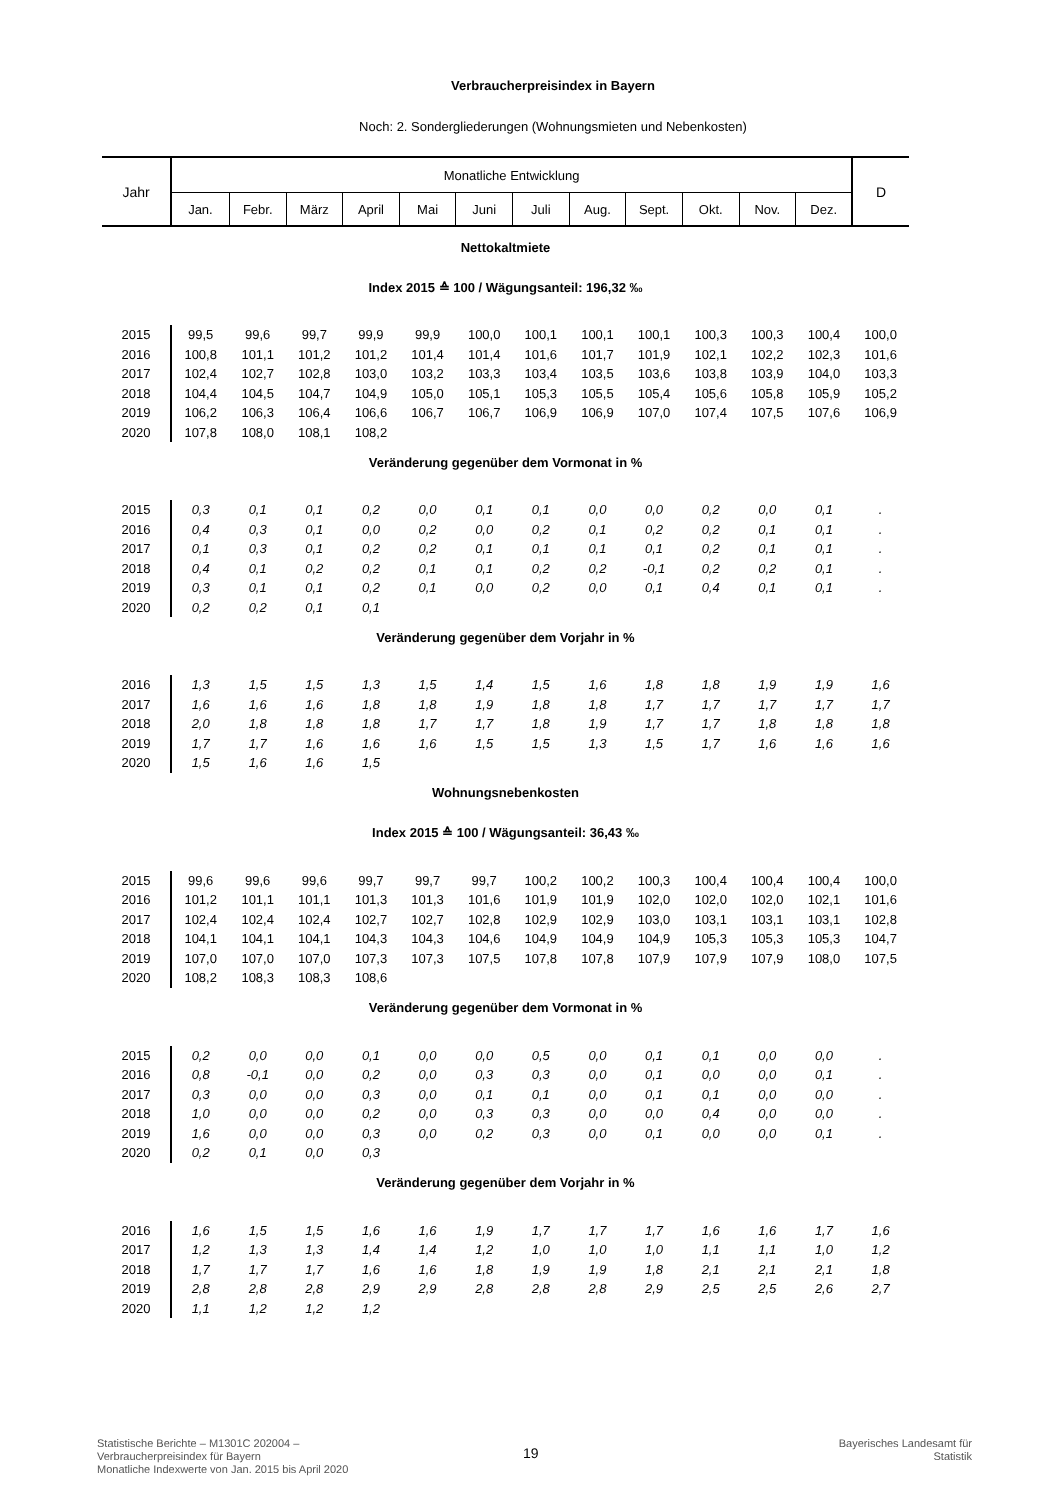Verbraucherpreisindex in Bayern
Noch: 2. Sondergliederungen (Wohnungsmieten und Nebenkosten)
| Jahr | Monatliche Entwicklung | | | | | | | | | | | | D |
| --- | --- | --- | --- | --- | --- | --- | --- | --- | --- | --- | --- | --- | --- |
| | Jan. | Febr. | März | April | Mai | Juni | Juli | Aug. | Sept. | Okt. | Nov. | Dez. | |
| Nettokaltmiete | | | | | | | | | | | | | |
| Index 2015 ≙ 100 / Wägungsanteil: 196,32 ‰ | | | | | | | | | | | | | |
| 2015 | 99,5 | 99,6 | 99,7 | 99,9 | 99,9 | 100,0 | 100,1 | 100,1 | 100,1 | 100,3 | 100,3 | 100,4 | 100,0 |
| 2016 | 100,8 | 101,1 | 101,2 | 101,2 | 101,4 | 101,4 | 101,6 | 101,7 | 101,9 | 102,1 | 102,2 | 102,3 | 101,6 |
| 2017 | 102,4 | 102,7 | 102,8 | 103,0 | 103,2 | 103,3 | 103,4 | 103,5 | 103,6 | 103,8 | 103,9 | 104,0 | 103,3 |
| 2018 | 104,4 | 104,5 | 104,7 | 104,9 | 105,0 | 105,1 | 105,3 | 105,5 | 105,4 | 105,6 | 105,8 | 105,9 | 105,2 |
| 2019 | 106,2 | 106,3 | 106,4 | 106,6 | 106,7 | 106,7 | 106,9 | 106,9 | 107,0 | 107,4 | 107,5 | 107,6 | 106,9 |
| 2020 | 107,8 | 108,0 | 108,1 | 108,2 | | | | | | | | | |
| Veränderung gegenüber dem Vormonat in % | | | | | | | | | | | | | |
| 2015 | 0,3 | 0,1 | 0,1 | 0,2 | 0,0 | 0,1 | 0,1 | 0,0 | 0,0 | 0,2 | 0,0 | 0,1 | . |
| 2016 | 0,4 | 0,3 | 0,1 | 0,0 | 0,2 | 0,0 | 0,2 | 0,1 | 0,2 | 0,2 | 0,1 | 0,1 | . |
| 2017 | 0,1 | 0,3 | 0,1 | 0,2 | 0,2 | 0,1 | 0,1 | 0,1 | 0,1 | 0,2 | 0,1 | 0,1 | . |
| 2018 | 0,4 | 0,1 | 0,2 | 0,2 | 0,1 | 0,1 | 0,2 | 0,2 | -0,1 | 0,2 | 0,2 | 0,1 | . |
| 2019 | 0,3 | 0,1 | 0,1 | 0,2 | 0,1 | 0,0 | 0,2 | 0,0 | 0,1 | 0,4 | 0,1 | 0,1 | . |
| 2020 | 0,2 | 0,2 | 0,1 | 0,1 | | | | | | | | | |
| Veränderung gegenüber dem Vorjahr in % | | | | | | | | | | | | | |
| 2016 | 1,3 | 1,5 | 1,5 | 1,3 | 1,5 | 1,4 | 1,5 | 1,6 | 1,8 | 1,8 | 1,9 | 1,9 | 1,6 |
| 2017 | 1,6 | 1,6 | 1,6 | 1,8 | 1,8 | 1,9 | 1,8 | 1,8 | 1,7 | 1,7 | 1,7 | 1,7 | 1,7 |
| 2018 | 2,0 | 1,8 | 1,8 | 1,8 | 1,7 | 1,7 | 1,8 | 1,9 | 1,7 | 1,7 | 1,8 | 1,8 | 1,8 |
| 2019 | 1,7 | 1,7 | 1,6 | 1,6 | 1,6 | 1,5 | 1,5 | 1,3 | 1,5 | 1,7 | 1,6 | 1,6 | 1,6 |
| 2020 | 1,5 | 1,6 | 1,6 | 1,5 | | | | | | | | | |
| Wohnungsnebenkosten | | | | | | | | | | | | | |
| Index 2015 ≙ 100 / Wägungsanteil: 36,43 ‰ | | | | | | | | | | | | | |
| 2015 | 99,6 | 99,6 | 99,6 | 99,7 | 99,7 | 99,7 | 100,2 | 100,2 | 100,3 | 100,4 | 100,4 | 100,4 | 100,0 |
| 2016 | 101,2 | 101,1 | 101,1 | 101,3 | 101,3 | 101,6 | 101,9 | 101,9 | 102,0 | 102,0 | 102,0 | 102,1 | 101,6 |
| 2017 | 102,4 | 102,4 | 102,4 | 102,7 | 102,7 | 102,8 | 102,9 | 102,9 | 103,0 | 103,1 | 103,1 | 103,1 | 102,8 |
| 2018 | 104,1 | 104,1 | 104,1 | 104,3 | 104,3 | 104,6 | 104,9 | 104,9 | 104,9 | 105,3 | 105,3 | 105,3 | 104,7 |
| 2019 | 107,0 | 107,0 | 107,0 | 107,3 | 107,3 | 107,5 | 107,8 | 107,8 | 107,9 | 107,9 | 107,9 | 108,0 | 107,5 |
| 2020 | 108,2 | 108,3 | 108,3 | 108,6 | | | | | | | | | |
| Veränderung gegenüber dem Vormonat in % | | | | | | | | | | | | | |
| 2015 | 0,2 | 0,0 | 0,0 | 0,1 | 0,0 | 0,0 | 0,5 | 0,0 | 0,1 | 0,1 | 0,0 | 0,0 | . |
| 2016 | 0,8 | -0,1 | 0,0 | 0,2 | 0,0 | 0,3 | 0,3 | 0,0 | 0,1 | 0,0 | 0,0 | 0,1 | . |
| 2017 | 0,3 | 0,0 | 0,0 | 0,3 | 0,0 | 0,1 | 0,1 | 0,0 | 0,1 | 0,1 | 0,0 | 0,0 | . |
| 2018 | 1,0 | 0,0 | 0,0 | 0,2 | 0,0 | 0,3 | 0,3 | 0,0 | 0,0 | 0,4 | 0,0 | 0,0 | . |
| 2019 | 1,6 | 0,0 | 0,0 | 0,3 | 0,0 | 0,2 | 0,3 | 0,0 | 0,1 | 0,0 | 0,0 | 0,1 | . |
| 2020 | 0,2 | 0,1 | 0,0 | 0,3 | | | | | | | | | |
| Veränderung gegenüber dem Vorjahr in % | | | | | | | | | | | | | |
| 2016 | 1,6 | 1,5 | 1,5 | 1,6 | 1,6 | 1,9 | 1,7 | 1,7 | 1,7 | 1,6 | 1,6 | 1,7 | 1,6 |
| 2017 | 1,2 | 1,3 | 1,3 | 1,4 | 1,4 | 1,2 | 1,0 | 1,0 | 1,0 | 1,1 | 1,1 | 1,0 | 1,2 |
| 2018 | 1,7 | 1,7 | 1,7 | 1,6 | 1,6 | 1,8 | 1,9 | 1,9 | 1,8 | 2,1 | 2,1 | 2,1 | 1,8 |
| 2019 | 2,8 | 2,8 | 2,8 | 2,9 | 2,9 | 2,8 | 2,8 | 2,8 | 2,9 | 2,5 | 2,5 | 2,6 | 2,7 |
| 2020 | 1,1 | 1,2 | 1,2 | 1,2 | | | | | | | | | |
Statistische Berichte – M1301C 202004 –
Verbraucherpreisindex für Bayern
Monatliche Indexwerte von Jan. 2015 bis April 2020
19
Bayerisches Landesamt für
Statistik